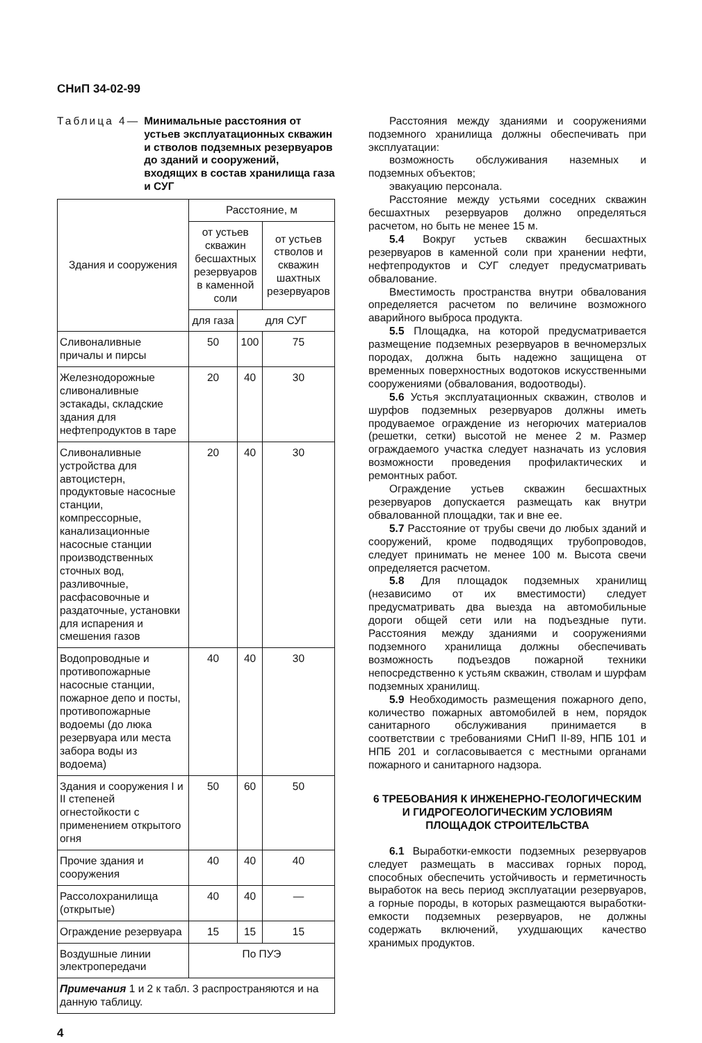СНиП 34-02-99
Таблица 4— Минимальные расстояния от устьев эксплуатационных скважин и стволов подземных резервуаров до зданий и сооружений, входящих в состав хранилища газа и СУГ
| Здания и сооружения | Расстояние, м | | |
| --- | --- | --- | --- |
| | от устьев скважин бесшахтных резервуаров в каменной соли | | от устьев стволов и скважин шахтных резервуаров |
| | для газа | для СУГ | |
| Сливоналивные причалы и пирсы | 50 | 100 | 75 |
| Железнодорожные сливоналивные эстакады, складские здания для нефтепродуктов в таре | 20 | 40 | 30 |
| Сливоналивные устройства для автоцистерн, продуктовые насосные станции, компрессорные, канализационные насосные станции производственных сточных вод, разливочные, расфасовочные и раздаточные, установки для испарения и смешения газов | 20 | 40 | 30 |
| Водопроводные и противопожарные насосные станции, пожарное депо и посты, противопожарные водоемы (до люка резервуара или места забора воды из водоема) | 40 | 40 | 30 |
| Здания и сооружения I и II степеней огнестойкости с применением открытого огня | 50 | 60 | 50 |
| Прочие здания и сооружения | 40 | 40 | 40 |
| Рассолохранилища (открытые) | 40 | 40 | — |
| Ограждение резервуара | 15 | 15 | 15 |
| Воздушные линии электропередачи | По ПУЭ | | |
| Примечания 1 и 2 к табл. 3 распространяются и на данную таблицу. | | | |
4
Расстояния между зданиями и сооружениями подземного хранилища должны обеспечивать при эксплуатации:
возможность обслуживания наземных и подземных объектов;
эвакуацию персонала.
Расстояние между устьями соседних скважин бесшахтных резервуаров должно определяться расчетом, но быть не менее 15 м.
5.4 Вокруг устьев скважин бесшахтных резервуаров в каменной соли при хранении нефти, нефтепродуктов и СУГ следует предусматривать обвалование.
Вместимость пространства внутри обвалования определяется расчетом по величине возможного аварийного выброса продукта.
5.5 Площадка, на которой предусматривается размещение подземных резервуаров в вечномерзлых породах, должна быть надежно защищена от временных поверхностных водотоков искусственными сооружениями (обвалования, водоотводы).
5.6 Устья эксплуатационных скважин, стволов и шурфов подземных резервуаров должны иметь продуваемое ограждение из негорючих материалов (решетки, сетки) высотой не менее 2 м. Размер ограждаемого участка следует назначать из условия возможности проведения профилактических и ремонтных работ.
Ограждение устьев скважин бесшахтных резервуаров допускается размещать как внутри обвалованной площадки, так и вне ее.
5.7 Расстояние от трубы свечи до любых зданий и сооружений, кроме подводящих трубопроводов, следует принимать не менее 100 м. Высота свечи определяется расчетом.
5.8 Для площадок подземных хранилищ (независимо от их вместимости) следует предусматривать два выезда на автомобильные дороги общей сети или на подъездные пути. Расстояния между зданиями и сооружениями подземного хранилища должны обеспечивать возможность подъездов пожарной техники непосредственно к устьям скважин, стволам и шурфам подземных хранилищ.
5.9 Необходимость размещения пожарного депо, количество пожарных автомобилей в нем, порядок санитарного обслуживания принимается в соответствии с требованиями СНиП II-89, НПБ 101 и НПБ 201 и согласовывается с местными органами пожарного и санитарного надзора.
6 ТРЕБОВАНИЯ К ИНЖЕНЕРНО-ГЕОЛОГИЧЕСКИМ
И ГИДРОГЕОЛОГИЧЕСКИМ УСЛОВИЯМ
ПЛОЩАДОК СТРОИТЕЛЬСТВА
6.1 Выработки-емкости подземных резервуаров следует размещать в массивах горных пород, способных обеспечить устойчивость и герметичность выработок на весь период эксплуатации резервуаров, а горные породы, в которых размещаются выработки-емкости подземных резервуаров, не должны содержать включений, ухудшающих качество хранимых продуктов.